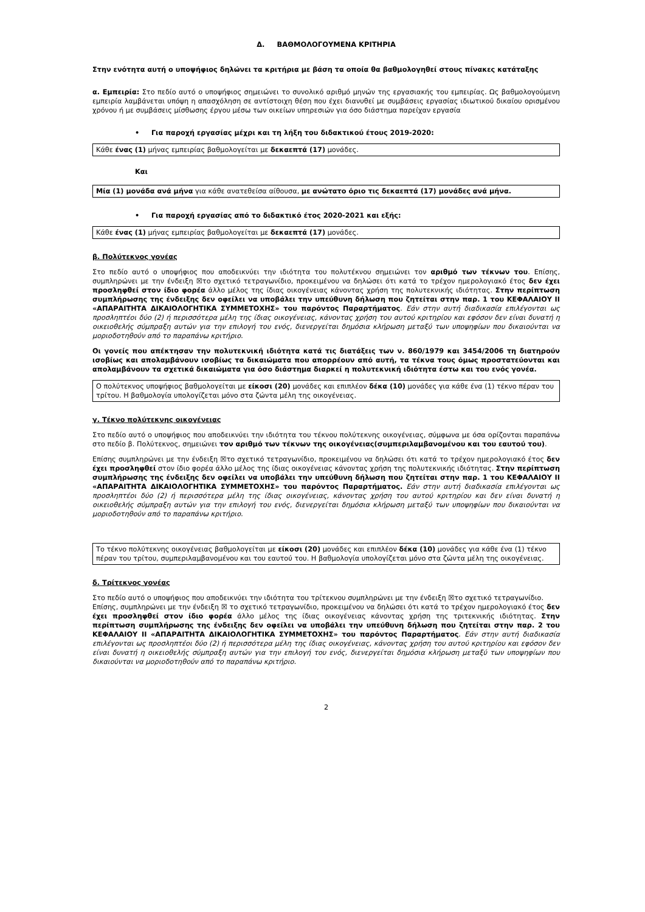Δ. ΒΑΘΜΟΛΟΓΟΥΜΕΝΑ ΚΡΙΤΗΡΙΑ
Στην ενότητα αυτή ο υποψήφιος δηλώνει τα κριτήρια με βάση τα οποία θα βαθμολογηθεί στους πίνακες κατάταξης
α. Εμπειρία: Στο πεδίο αυτό ο υποψήφιος σημειώνει το συνολικό αριθμό μηνών της εργασιακής του εμπειρίας. Ως βαθμολογούμενη εμπειρία λαμβάνεται υπόψη η απασχόληση σε αντίστοιχη θέση που έχει διανυθεί με συμβάσεις εργασίας ιδιωτικού δικαίου ορισμένου χρόνου ή με συμβάσεις μίσθωσης έργου μέσω των οικείων υπηρεσιών για όσο διάστημα παρείχαν εργασία
• Για παροχή εργασίας μέχρι και τη λήξη του διδακτικού έτους 2019-2020:
Κάθε ένας (1) μήνας εμπειρίας βαθμολογείται με δεκαεπτά (17) μονάδες.
Και
Μία (1) μονάδα ανά μήνα για κάθε ανατεθείσα αίθουσα, με ανώτατο όριο τις δεκαεπτά (17) μονάδες ανά μήνα.
• Για παροχή εργασίας από το διδακτικό έτος 2020-2021 και εξής:
Κάθε ένας (1) μήνας εμπειρίας βαθμολογείται με δεκαεπτά (17) μονάδες.
β. Πολύτεκνος γονέας
Στο πεδίο αυτό ο υποψήφιος που αποδεικνύει την ιδιότητα του πολυτέκνου σημειώνει τον αριθμό των τέκνων του. Επίσης, συμπληρώνει με την ένδειξη ☒το σχετικό τετραγωνίδιο, προκειμένου να δηλώσει ότι κατά το τρέχον ημερολογιακό έτος δεν έχει προσληφθεί στον ίδιο φορέα άλλο μέλος της ίδιας οικογένειας κάνοντας χρήση της πολυτεκνικής ιδιότητας. Στην περίπτωση συμπλήρωσης της ένδειξης δεν οφείλει να υποβάλει την υπεύθυνη δήλωση που ζητείται στην παρ. 1 του ΚΕΦΑΛΑΙΟΥ ΙΙ «ΑΠΑΡΑΙΤΗΤΑ ΔΙΚΑΙΟΛΟΓΗΤΙΚΑ ΣΥΜΜΕΤΟΧΗΣ» του παρόντος Παραρτήματος. Εάν στην αυτή διαδικασία επιλέγονται ως προσληπτέοι δύο (2) ή περισσότερα μέλη της ίδιας οικογένειας, κάνοντας χρήση του αυτού κριτηρίου και εφόσον δεν είναι δυνατή η οικειοθελής σύμπραξη αυτών για την επιλογή του ενός, διενεργείται δημόσια κλήρωση μεταξύ των υποψηφίων που δικαιούνται να μοριοδοτηθούν από το παραπάνω κριτήριο.
Οι γονείς που απέκτησαν την πολυτεκνική ιδιότητα κατά τις διατάξεις των ν. 860/1979 και 3454/2006 τη διατηρούν ισοβίως και απολαμβάνουν ισοβίως τα δικαιώματα που απορρέουν από αυτή, τα τέκνα τους όμως προστατεύονται και απολαμβάνουν τα σχετικά δικαιώματα για όσο διάστημα διαρκεί η πολυτεκνική ιδιότητα έστω και του ενός γονέα.
Ο πολύτεκνος υποψήφιος βαθμολογείται με είκοσι (20) μονάδες και επιπλέον δέκα (10) μονάδες για κάθε ένα (1) τέκνο πέραν του τρίτου. Η βαθμολογία υπολογίζεται μόνο στα ζώντα μέλη της οικογένειας.
γ. Τέκνο πολύτεκνης οικογένειας
Στο πεδίο αυτό ο υποψήφιος που αποδεικνύει την ιδιότητα του τέκνου πολύτεκνης οικογένειας, σύμφωνα με όσα ορίζονται παραπάνω στο πεδίο β. Πολύτεκνος, σημειώνει τον αριθμό των τέκνων της οικογένειας(συμπεριλαμβανομένου και του εαυτού του).
Επίσης συμπληρώνει με την ένδειξη ☒το σχετικό τετραγωνίδιο, προκειμένου να δηλώσει ότι κατά το τρέχον ημερολογιακό έτος δεν έχει προσληφθεί στον ίδιο φορέα άλλο μέλος της ίδιας οικογένειας κάνοντας χρήση της πολυτεκνικής ιδιότητας. Στην περίπτωση συμπλήρωσης της ένδειξης δεν οφείλει να υποβάλει την υπεύθυνη δήλωση που ζητείται στην παρ. 1 του ΚΕΦΑΛΑΙΟΥ ΙΙ «ΑΠΑΡΑΙΤΗΤΑ ΔΙΚΑΙΟΛΟΓΗΤΙΚΑ ΣΥΜΜΕΤΟΧΗΣ» του παρόντος Παραρτήματος. Εάν στην αυτή διαδικασία επιλέγονται ως προσληπτέοι δύο (2) ή περισσότερα μέλη της ίδιας οικογένειας, κάνοντας χρήση του αυτού κριτηρίου και δεν είναι δυνατή η οικειοθελής σύμπραξη αυτών για την επιλογή του ενός, διενεργείται δημόσια κλήρωση μεταξύ των υποψηφίων που δικαιούνται να μοριοδοτηθούν από το παραπάνω κριτήριο.
Το τέκνο πολύτεκνης οικογένειας βαθμολογείται με είκοσι (20) μονάδες και επιπλέον δέκα (10) μονάδες για κάθε ένα (1) τέκνο πέραν του τρίτου, συμπεριλαμβανομένου και του εαυτού του. Η βαθμολογία υπολογίζεται μόνο στα ζώντα μέλη της οικογένειας.
δ. Τρίτεκνος γονέας
Στο πεδίο αυτό ο υποψήφιος που αποδεικνύει την ιδιότητα του τρίτεκνου συμπληρώνει με την ένδειξη ☒το σχετικό τετραγωνίδιο.
Επίσης, συμπληρώνει με την ένδειξη ☒ το σχετικό τετραγωνίδιο, προκειμένου να δηλώσει ότι κατά το τρέχον ημερολογιακό έτος δεν έχει προσληφθεί στον ίδιο φορέα άλλο μέλος της ίδιας οικογένειας κάνοντας χρήση της τριτεκνικής ιδιότητας. Στην περίπτωση συμπλήρωσης της ένδειξης δεν οφείλει να υποβάλει την υπεύθυνη δήλωση που ζητείται στην παρ. 2 του ΚΕΦΑΛΑΙΟΥ ΙΙ «ΑΠΑΡΑΙΤΗΤΑ ΔΙΚΑΙΟΛΟΓΗΤΙΚΑ ΣΥΜΜΕΤΟΧΗΣ» του παρόντος Παραρτήματος. Εάν στην αυτή διαδικασία επιλέγονται ως προσληπτέοι δύο (2) ή περισσότερα μέλη της ίδιας οικογένειας, κάνοντας χρήση του αυτού κριτηρίου και εφόσον δεν είναι δυνατή η οικειοθελής σύμπραξη αυτών για την επιλογή του ενός, διενεργείται δημόσια κλήρωση μεταξύ των υποψηφίων που δικαιούνται να μοριοδοτηθούν από το παραπάνω κριτήριο.
2